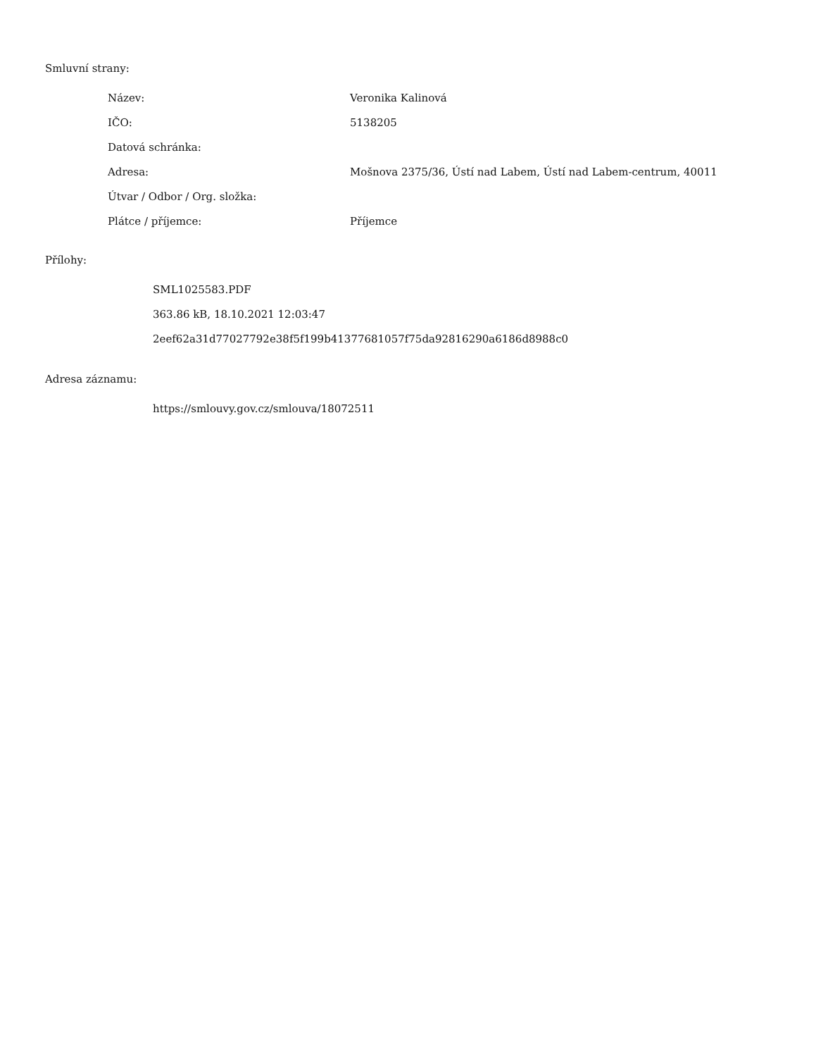Smluvní strany:
| Název: | Veronika Kalinová |
| IČO: | 5138205 |
| Datová schránka: | |
| Adresa: | Mošnova 2375/36, Ústí nad Labem, Ústí nad Labem-centrum, 40011 |
| Útvar / Odbor / Org. složka: | |
| Plátce / příjemce: | Příjemce |
Přílohy:
SML1025583.PDF
363.86 kB, 18.10.2021 12:03:47
2eef62a31d77027792e38f5f199b41377681057f75da92816290a6186d8988c0
Adresa záznamu:
https://smlouvy.gov.cz/smlouva/18072511